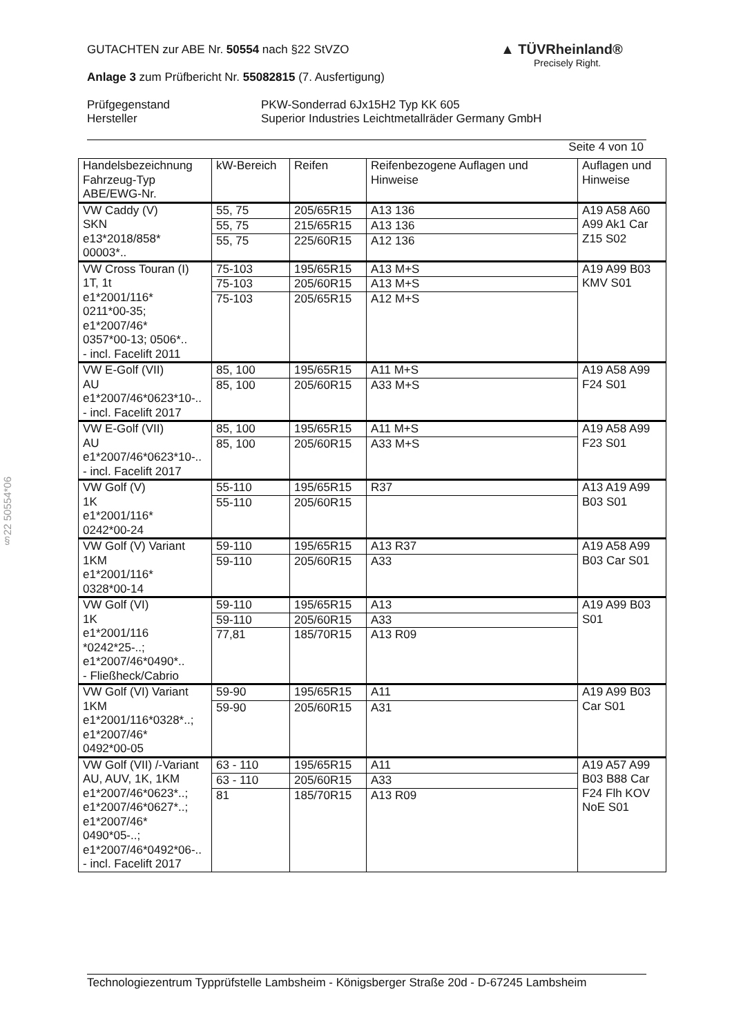GUTACHTEN zur ABE Nr. 50554 nach §22 StVZO
Anlage 3 zum Prüfbericht Nr. 55082815 (7. Ausfertigung)
Prüfgegenstand
Hersteller
PKW-Sonderrad 6Jx15H2 Typ KK 605
Superior Industries Leichtmetallräder Germany GmbH
Seite 4 von 10
▲ TÜVRheinland®
Precisely Right.
§22 50554*06
| Handelsbezeichnung Fahrzeug-Typ ABE/EWG-Nr. | kW-Bereich | Reifen | Reifenbezogene Auflagen und Hinweise | Auflagen und Hinweise |
| --- | --- | --- | --- | --- |
| VW Caddy (V) SKN e13*2018/858* 00003*.. | 55, 75 | 205/65R15 | A13 136 | A19 A58 A60 A99 Ak1 Car Z15 S02 |
| | 55, 75 | 215/65R15 | A13 136 | |
| | 55, 75 | 225/60R15 | A12 136 | |
| VW Cross Touran (I) 1T, 1t e1*2001/116* 0211*00-35; e1*2007/46* 0357*00-13; 0506*.. - incl. Facelift 2011 | 75-103 | 195/65R15 | A13 M+S | A19 A99 B03 KMV S01 |
| | 75-103 | 205/60R15 | A13 M+S | |
| | 75-103 | 205/65R15 | A12 M+S | |
| VW E-Golf (VII) AU e1*2007/46*0623*10-.. - incl. Facelift 2017 | 85, 100 | 195/65R15 | A11 M+S | A19 A58 A99 F24 S01 |
| | 85, 100 | 205/60R15 | A33 M+S | |
| VW E-Golf (VII) AU e1*2007/46*0623*10-.. - incl. Facelift 2017 | 85, 100 | 195/65R15 | A11 M+S | A19 A58 A99 F23 S01 |
| | 85, 100 | 205/60R15 | A33 M+S | |
| VW Golf (V) 1K e1*2001/116* 0242*00-24 | 55-110 | 195/65R15 | R37 | A13 A19 A99 B03 S01 |
| | 55-110 | 205/60R15 | | |
| VW Golf (V) Variant 1KM e1*2001/116* 0328*00-14 | 59-110 | 195/65R15 | A13 R37 | A19 A58 A99 B03 Car S01 |
| | 59-110 | 205/60R15 | A33 | |
| VW Golf (VI) 1K e1*2001/116 *0242*25-..; e1*2007/46*0490*.. - Fließheck/Cabrio | 59-110 | 195/65R15 | A13 | A19 A99 B03 S01 |
| | 59-110 | 205/60R15 | A33 | |
| | 77,81 | 185/70R15 | A13 R09 | |
| VW Golf (VI) Variant 1KM e1*2001/116*0328*..; e1*2007/46* 0492*00-05 | 59-90 | 195/65R15 | A11 | A19 A99 B03 Car S01 |
| | 59-90 | 205/60R15 | A31 | |
| VW Golf (VII) /-Variant AU, AUV, 1K, 1KM e1*2007/46*0623*..; e1*2007/46*0627*..; e1*2007/46* 0490*05-..; e1*2007/46*0492*06-.. - incl. Facelift 2017 | 63 - 110 | 195/65R15 | A11 | A19 A57 A99 B03 B88 Car F24 Flh KOV NoE S01 |
| | 63 - 110 | 205/60R15 | A33 | |
| | 81 | 185/70R15 | A13 R09 | |
Technologiezentrum Typprüfstelle Lambsheim - Königsberger Straße 20d - D-67245 Lambsheim